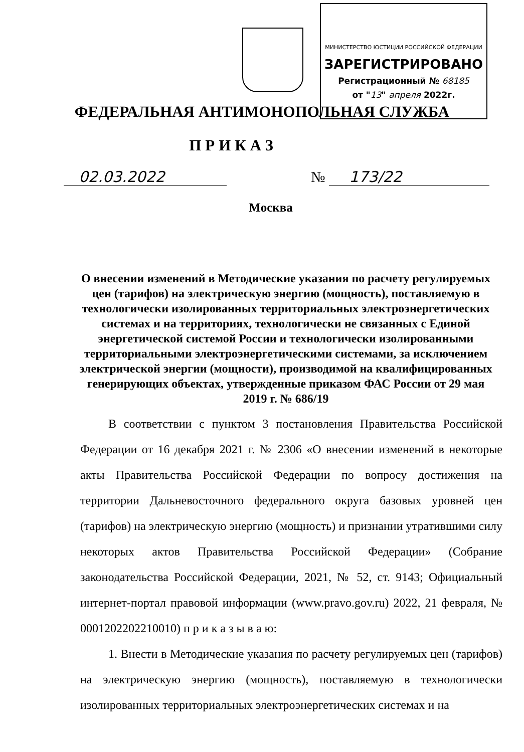МИНИСТЕРСТВО ЮСТИЦИИ РОССИЙСКОЙ ФЕДЕРАЦИИ
ЗАРЕГИСТРИРОВАНО
Регистрационный № 68185
от "13" апреля 2022г.
ФЕДЕРАЛЬНАЯ АНТИМОНОПОЛЬНАЯ СЛУЖБА
ПРИКАЗ
02.03.2022 № 173/22
Москва
О внесении изменений в Методические указания по расчету регулируемых цен (тарифов) на электрическую энергию (мощность), поставляемую в технологически изолированных территориальных электроэнергетических системах и на территориях, технологически не связанных с Единой энергетической системой России и технологически изолированными территориальными электроэнергетическими системами, за исключением электрической энергии (мощности), производимой на квалифицированных генерирующих объектах, утвержденные приказом ФАС России от 29 мая 2019 г. № 686/19
В соответствии с пунктом 3 постановления Правительства Российской Федерации от 16 декабря 2021 г. № 2306 «О внесении изменений в некоторые акты Правительства Российской Федерации по вопросу достижения на территории Дальневосточного федерального округа базовых уровней цен (тарифов) на электрическую энергию (мощность) и признании утратившими силу некоторых актов Правительства Российской Федерации» (Собрание законодательства Российской Федерации, 2021, № 52, ст. 9143; Официальный интернет-портал правовой информации (www.pravo.gov.ru) 2022, 21 февраля, № 0001202202210010) п р и к а з ы в а ю:
1. Внести в Методические указания по расчету регулируемых цен (тарифов) на электрическую энергию (мощность), поставляемую в технологически изолированных территориальных электроэнергетических системах и на